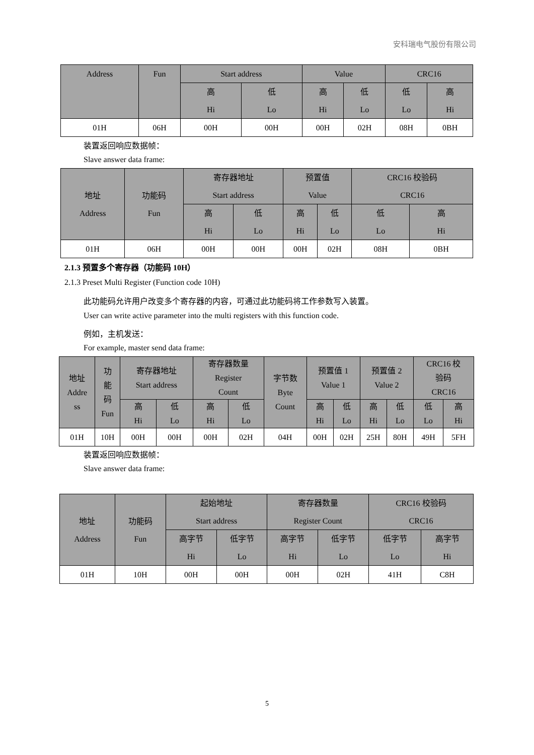安科瑞电气股份有限公司
| Address | Fun | Start address | | Value | | CRC16 | |
| | | 高 Hi | 低 Lo | 高 Hi | 低 Lo | 低 Lo | 高 Hi |
| 01H | 06H | 00H | 00H | 00H | 02H | 08H | 0BH |
装置返回响应数据帧：
Slave answer data frame:
| 地址 Address | 功能码 Fun | 寄存器地址 Start address | | 预置值 Value | | CRC16 校验码 CRC16 | |
| | | 高 Hi | 低 Lo | 高 Hi | 低 Lo | 低 Lo | 高 Hi |
| 01H | 06H | 00H | 00H | 00H | 02H | 08H | 0BH |
2.1.3 预置多个寄存器（功能码 10H）
2.1.3 Preset Multi Register (Function code 10H)
此功能码允许用户改变多个寄存器的内容，可通过此功能码将工作参数写入装置。
User can write active parameter into the multi registers with this function code.
例如，主机发送：
For example, master send data frame:
| 地址 Addre ss | 功 能 码 Fun | 寄存器地址 Start address | | 寄存器数量 Register Count | | 字节数 Byte Count | 预置值 1 Value 1 | | 预置值 2 Value 2 | | CRC16 校 验码 CRC16 | |
| | | 高 Hi | 低 Lo | 高 Hi | 低 Lo | | 高 Hi | 低 Lo | 高 Hi | 低 Lo | 低 Lo | 高 Hi |
| 01H | 10H | 00H | 00H | 00H | 02H | 04H | 00H | 02H | 25H | 80H | 49H | 5FH |
装置返回响应数据帧：
Slave answer data frame:
| 地址 Address | 功能码 Fun | 起始地址 Start address | | 寄存器数量 Register Count | | CRC16 校验码 CRC16 | |
| | | 高字节 Hi | 低字节 Lo | 高字节 Hi | 低字节 Lo | 低字节 Lo | 高字节 Hi |
| 01H | 10H | 00H | 00H | 00H | 02H | 41H | C8H |
5